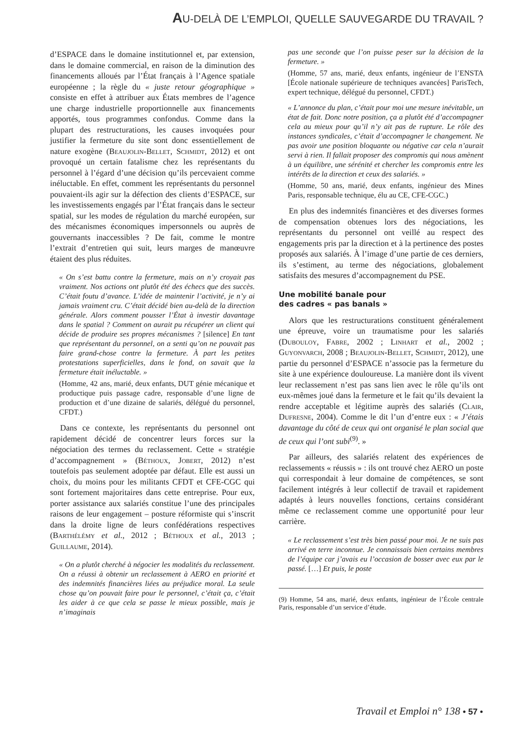AU-DELÀ DE L’EMPLOI, QUELLE SAUVEGARDE DU TRAVAIL ?
d’ESPACE dans le domaine institutionnel et, par extension, dans le domaine commercial, en raison de la diminution des financements alloués par l’État français à l’Agence spatiale européenne ; la règle du « juste retour géographique » consiste en effet à attribuer aux États membres de l’agence une charge industrielle proportionnelle aux financements apportés, tous programmes confondus. Comme dans la plupart des restructurations, les causes invoquées pour justifier la fermeture du site sont donc essentiellement de nature exogène (Beaujolin-Bellet, Schmidt, 2012) et ont provoqué un certain fatalisme chez les représentants du personnel à l’égard d’une décision qu’ils percevaient comme inéluctable. En effet, comment les représentants du personnel pouvaient-ils agir sur la défection des clients d’ESPACE, sur les investissements engagés par l’État français dans le secteur spatial, sur les modes de régulation du marché européen, sur des mécanismes économiques impersonnels ou auprès de gouvernants inaccessibles ? De fait, comme le montre l’extrait d’entretien qui suit, leurs marges de manœuvre étaient des plus réduites.
« On s’est battu contre la fermeture, mais on n’y croyait pas vraiment. Nos actions ont plutôt été des échecs que des succès. C’était foutu d’avance. L’idée de maintenir l’activité, je n’y ai jamais vraiment cru. C’était décidé bien au-delà de la direction générale. Alors comment pousser l’État à investir davantage dans le spatial ? Comment on aurait pu récupérer un client qui décide de produire ses propres mécanismes ? [silence] En tant que représentant du personnel, on a senti qu’on ne pouvait pas faire grand-chose contre la fermeture. À part les petites protestations superficielles, dans le fond, on savait que la fermeture était inéluctable. »
(Homme, 42 ans, marié, deux enfants, DUT génie mécanique et productique puis passage cadre, responsable d’une ligne de production et d’une dizaine de salariés, délégué du personnel, CFDT.)
Dans ce contexte, les représentants du personnel ont rapidement décidé de concentrer leurs forces sur la négociation des termes du reclassement. Cette « stratégie d’accompagnement » (Béthoux, Jobert, 2012) n’est toutefois pas seulement adoptée par défaut. Elle est aussi un choix, du moins pour les militants CFDT et CFE-CGC qui sont fortement majoritaires dans cette entreprise. Pour eux, porter assistance aux salariés constitue l’une des principales raisons de leur engagement – posture réformiste qui s’inscrit dans la droite ligne de leurs confédérations respectives (Barthélémy et al., 2012 ; Béthoux et al., 2013 ; Guillaume, 2014).
« On a plutôt cherché à négocier les modalités du reclassement. On a réussi à obtenir un reclassement à AERO en priorité et des indemnités financières liées au préjudice moral. La seule chose qu’on pouvait faire pour le personnel, c’était ça, c’était les aider à ce que cela se passe le mieux possible, mais je n’imaginais
pas une seconde que l’on puisse peser sur la décision de la fermeture. »
(Homme, 57 ans, marié, deux enfants, ingénieur de l’ENSTA [École nationale supérieure de techniques avancées] ParisTech, expert technique, délégué du personnel, CFDT.)
« L’annonce du plan, c’était pour moi une mesure inévitable, un état de fait. Donc notre position, ça a plutôt été d’accompagner cela au mieux pour qu’il n’y ait pas de rupture. Le rôle des instances syndicales, c’était d’accompagner le changement. Ne pas avoir une position bloquante ou négative car cela n’aurait servi à rien. Il fallait proposer des compromis qui nous amènent à un équilibre, une sérénité et chercher les compromis entre les intérêts de la direction et ceux des salariés. »
(Homme, 50 ans, marié, deux enfants, ingénieur des Mines Paris, responsable technique, élu au CE, CFE-CGC.)
En plus des indemnités financières et des diverses formes de compensation obtenues lors des négociations, les représentants du personnel ont veillé au respect des engagements pris par la direction et à la pertinence des postes proposés aux salariés. À l’image d’une partie de ces derniers, ils s’estiment, au terme des négociations, globalement satisfaits des mesures d’accompagnement du PSE.
Une mobilité banale pour
des cadres « pas banals »
Alors que les restructurations constituent généralement une épreuve, voire un traumatisme pour les salariés (Dubouloy, Fabre, 2002 ; Linhart et al., 2002 ; Guyonvarch, 2008 ; Beaujolin-Bellet, Schmidt, 2012), une partie du personnel d’ESPACE n’associe pas la fermeture du site à une expérience douloureuse. La manière dont ils vivent leur reclassement n’est pas sans lien avec le rôle qu’ils ont eux-mêmes joué dans la fermeture et le fait qu’ils devaient la rendre acceptable et légitime auprès des salariés (Clair, Dufresne, 2004). Comme le dit l’un d’entre eux : « J’étais davantage du côté de ceux qui ont organisé le plan social que de ceux qui l’ont subi<sup>(9)</sup>. »
Par ailleurs, des salariés relatent des expériences de reclassements « réussis » : ils ont trouvé chez AERO un poste qui correspondait à leur domaine de compétences, se sont facilement intégrés à leur collectif de travail et rapidement adaptés à leurs nouvelles fonctions, certains considérant même ce reclassement comme une opportunité pour leur carrière.
« Le reclassement s’est très bien passé pour moi. Je ne suis pas arrivé en terre inconnue. Je connaissais bien certains membres de l’équipe car j’avais eu l’occasion de bosser avec eux par le passé. […] Et puis, le poste
(9) Homme, 54 ans, marié, deux enfants, ingénieur de l’École centrale Paris, responsable d’un service d’étude.
Travail et Emploi n° 138 • 57 •